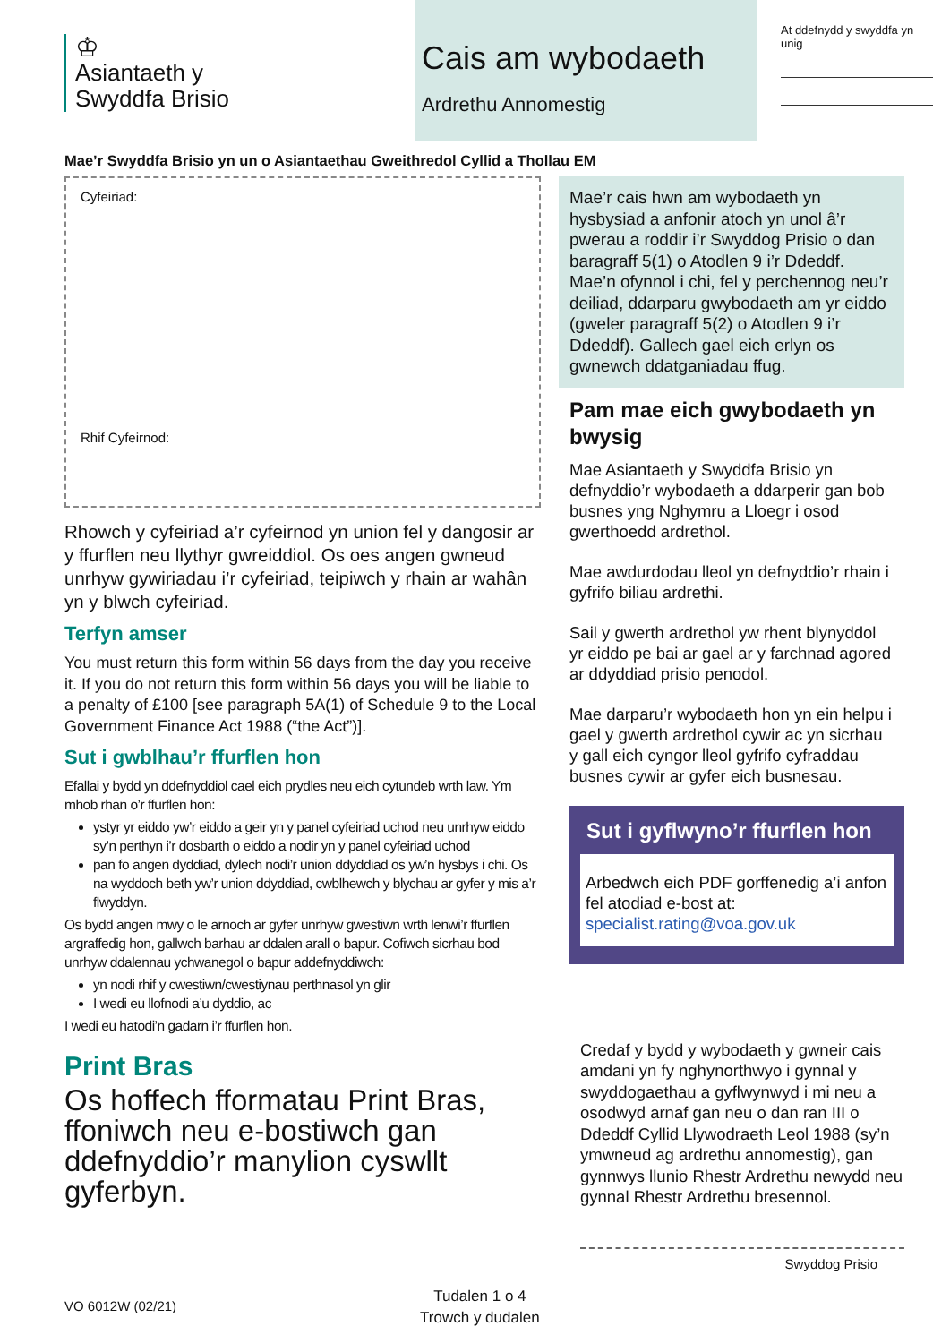♔
Asiantaeth y
Swyddfa Brisio
Cais am wybodaeth
Ardrethu Annomestig
At ddefnydd y swyddfa yn unig
Mae’r Swyddfa Brisio yn un o Asiantaethau Gweithredol Cyllid a Thollau EM
Cyfeiriad:
Rhif Cyfeirnod:
Rhowch y cyfeiriad a’r cyfeirnod yn union fel y dangosir ar y ffurflen neu llythyr gwreiddiol. Os oes angen gwneud unrhyw gywiriadau i’r cyfeiriad, teipiwch y rhain ar wahân yn y blwch cyfeiriad.
Terfyn amser
You must return this form within 56 days from the day you receive it. If you do not return this form within 56 days you will be liable to a penalty of £100 [see paragraph 5A(1) of Schedule 9 to the Local Government Finance Act 1988 (“the Act”)].
Sut i gwblhau’r ffurflen hon
Efallai y bydd yn ddefnyddiol cael eich prydles neu eich cytundeb wrth law. Ym mhob rhan o’r ffurflen hon:
ystyr yr eiddo yw’r eiddo a geir yn y panel cyfeiriad uchod neu unrhyw eiddo sy’n perthyn i’r dosbarth o eiddo a nodir yn y panel cyfeiriad uchod
pan fo angen dyddiad, dylech nodi’r union ddyddiad os yw’n hysbys i chi. Os na wyddoch beth yw’r union ddyddiad, cwblhewch y blychau ar gyfer y mis a’r flwyddyn.
Os bydd angen mwy o le arnoch ar gyfer unrhyw gwestiwn wrth lenwi’r ffurflen argraffedig hon, gallwch barhau ar ddalen arall o bapur. Cofiwch sicrhau bod unrhyw ddalennau ychwanegol o bapur addefnyddiwch:
yn nodi rhif y cwestiwn/cwestiynau perthnasol yn glir
I wedi eu llofnodi a’u dyddio, ac
I wedi eu hatodi’n gadarn i’r ffurflen hon.
Print Bras
Os hoffech fformatau Print Bras, ffoniwch neu e-bostiwch gan ddefnyddio’r manylion cyswllt gyferbyn.
Mae’r cais hwn am wybodaeth yn hysbysiad a anfonir atoch yn unol â’r pwerau a roddir i’r Swyddog Prisio o dan baragraff 5(1) o Atodlen 9 i’r Ddeddf. Mae’n ofynnol i chi, fel y perchennog neu’r deiliad, ddarparu gwybodaeth am yr eiddo (gweler paragraff 5(2) o Atodlen 9 i’r Ddeddf). Gallech gael eich erlyn os gwnewch ddatganiadau ffug.
Pam mae eich gwybodaeth yn bwysig
Mae Asiantaeth y Swyddfa Brisio yn defnyddio’r wybodaeth a ddarperir gan bob busnes yng Nghymru a Lloegr i osod gwerthoedd ardrethol.
Mae awdurdodau lleol yn defnyddio’r rhain i gyfrifo biliau ardrethi.
Sail y gwerth ardrethol yw rhent blynyddol yr eiddo pe bai ar gael ar y farchnad agored ar ddyddiad prisio penodol.
Mae darparu’r wybodaeth hon yn ein helpu i gael y gwerth ardrethol cywir ac yn sicrhau y gall eich cyngor lleol gyfrifo cyfraddau busnes cywir ar gyfer eich busnesau.
Sut i gyflwyno’r ffurflen hon
Arbedwch eich PDF gorffenedig a’i anfon fel atodiad e-bost at: specialist.rating@voa.gov.uk
Credaf y bydd y wybodaeth y gwneir cais amdani yn fy nghynorthwyo i gynnal y swyddogaethau a gyflwynwyd i mi neu a osodwyd arnaf gan neu o dan ran III o Ddeddf Cyllid Llywodraeth Leol 1988 (sy’n ymwneud ag ardrethu annomestig), gan gynnwys llunio Rhestr Ardrethu newydd neu gynnal Rhestr Ardrethu bresennol.
Swyddog Prisio
VO 6012W (02/21)
Tudalen 1 o 4
Trowch y dudalen